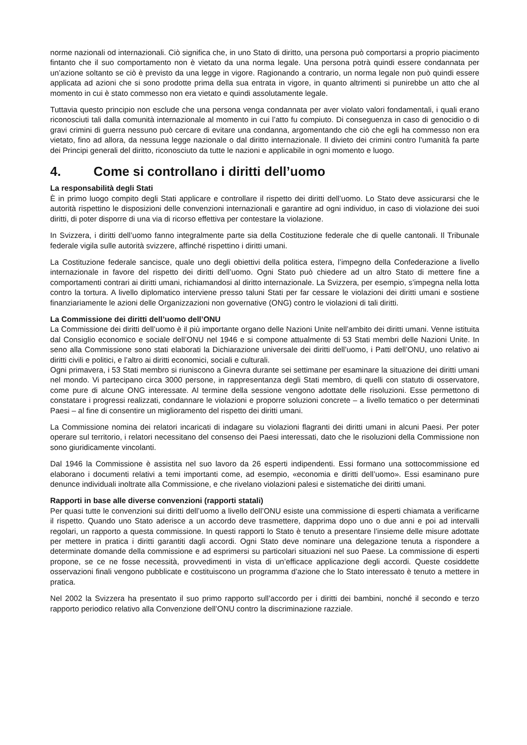norme nazionali od internazionali. Ciò significa che, in uno Stato di diritto, una persona può comportarsi a proprio piacimento fintanto che il suo comportamento non è vietato da una norma legale. Una persona potrà quindi essere condannata per un’azione soltanto se ciò è previsto da una legge in vigore. Ragionando a contrario, un norma legale non può quindi essere applicata ad azioni che si sono prodotte prima della sua entrata in vigore, in quanto altrimenti si punirebbe un atto che al momento in cui è stato commesso non era vietato e quindi assolutamente legale.
Tuttavia questo principio non esclude che una persona venga condannata per aver violato valori fondamentali, i quali erano riconosciuti tali dalla comunità internazionale al momento in cui l’atto fu compiuto. Di conseguenza in caso di genocidio o di gravi crimini di guerra nessuno può cercare di evitare una condanna, argomentando che ciò che egli ha commesso non era vietato, fino ad allora, da nessuna legge nazionale o dal diritto internazionale. Il divieto dei crimini contro l’umanità fa parte dei Principi generali del diritto, riconosciuto da tutte le nazioni e applicabile in ogni momento e luogo.
4. Come si controllano i diritti dell’uomo
La responsabilità degli Stati
È in primo luogo compito degli Stati applicare e controllare il rispetto dei diritti dell’uomo. Lo Stato deve assicurarsi che le autorità rispettino le disposizioni delle convenzioni internazionali e garantire ad ogni individuo, in caso di violazione dei suoi diritti, di poter disporre di una via di ricorso effettiva per contestare la violazione.
In Svizzera, i diritti dell’uomo fanno integralmente parte sia della Costituzione federale che di quelle cantonali. Il Tribunale federale vigila sulle autorità svizzere, affinché rispettino i diritti umani.
La Costituzione federale sancisce, quale uno degli obiettivi della politica estera, l’impegno della Confederazione a livello internazionale in favore del rispetto dei diritti dell’uomo. Ogni Stato può chiedere ad un altro Stato di mettere fine a comportamenti contrari ai diritti umani, richiamandosi al diritto internazionale. La Svizzera, per esempio, s’impegna nella lotta contro la tortura. A livello diplomatico interviene presso taluni Stati per far cessare le violazioni dei diritti umani e sostiene finanziariamente le azioni delle Organizzazioni non governative (ONG) contro le violazioni di tali diritti.
La Commissione dei diritti dell’uomo dell’ONU
La Commissione dei diritti dell’uomo è il più importante organo delle Nazioni Unite nell’ambito dei diritti umani. Venne istituita dal Consiglio economico e sociale dell’ONU nel 1946 e si compone attualmente di 53 Stati membri delle Nazioni Unite. In seno alla Commissione sono stati elaborati la Dichiarazione universale dei diritti dell’uomo, i Patti dell’ONU, uno relativo ai diritti civili e politici, e l’altro ai diritti economici, sociali e culturali.
Ogni primavera, i 53 Stati membro si riuniscono a Ginevra durante sei settimane per esaminare la situazione dei diritti umani nel mondo. Vi partecipano circa 3000 persone, in rappresentanza degli Stati membro, di quelli con statuto di osservatore, come pure di alcune ONG interessate. Al termine della sessione vengono adottate delle risoluzioni. Esse permettono di constatare i progressi realizzati, condannare le violazioni e proporre soluzioni concrete – a livello tematico o per determinati Paesi – al fine di consentire un miglioramento del rispetto dei diritti umani.
La Commissione nomina dei relatori incaricati di indagare su violazioni flagranti dei diritti umani in alcuni Paesi. Per poter operare sul territorio, i relatori necessitano del consenso dei Paesi interessati, dato che le risoluzioni della Commissione non sono giuridicamente vincolanti.
Dal 1946 la Commissione è assistita nel suo lavoro da 26 esperti indipendenti. Essi formano una sottocommissione ed elaborano i documenti relativi a temi importanti come, ad esempio, «economia e diritti dell’uomo». Essi esaminano pure denunce individuali inoltrate alla Commissione, e che rivelano violazioni palesi e sistematiche dei diritti umani.
Rapporti in base alle diverse convenzioni (rapporti statali)
Per quasi tutte le convenzioni sui diritti dell’uomo a livello dell’ONU esiste una commissione di esperti chiamata a verificarne il rispetto. Quando uno Stato aderisce a un accordo deve trasmettere, dapprima dopo uno o due anni e poi ad intervalli regolari, un rapporto a questa commissione. In questi rapporti lo Stato è tenuto a presentare l’insieme delle misure adottate per mettere in pratica i diritti garantiti dagli accordi. Ogni Stato deve nominare una delegazione tenuta a rispondere a determinate domande della commissione e ad esprimersi su particolari situazioni nel suo Paese. La commissione di esperti propone, se ce ne fosse necessità, provvedimenti in vista di un’efficace applicazione degli accordi. Queste cosiddette osservazioni finali vengono pubblicate e costituiscono un programma d’azione che lo Stato interessato è tenuto a mettere in pratica.
Nel 2002 la Svizzera ha presentato il suo primo rapporto sull’accordo per i diritti dei bambini, nonché il secondo e terzo rapporto periodico relativo alla Convenzione dell’ONU contro la discriminazione razziale.